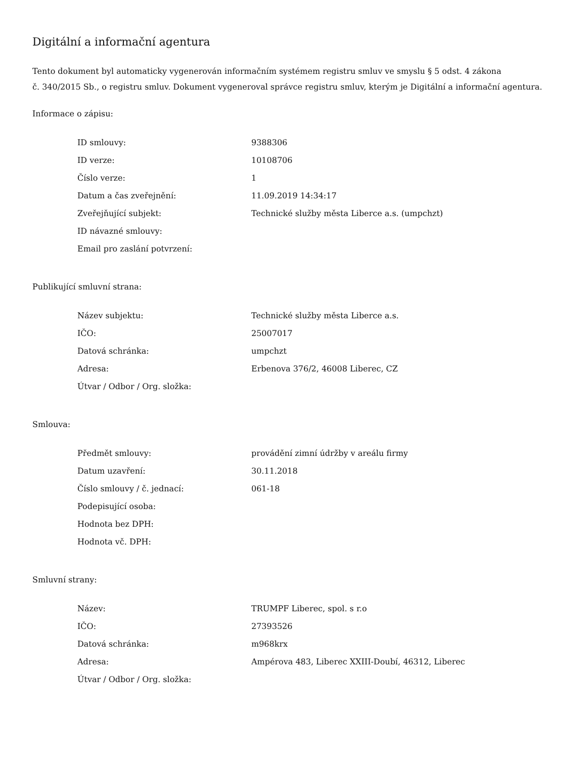Digitální a informační agentura
Tento dokument byl automaticky vygenerován informačním systémem registru smluv ve smyslu § 5 odst. 4 zákona
č. 340/2015 Sb., o registru smluv. Dokument vygeneroval správce registru smluv, kterým je Digitální a informační agentura.
Informace o zápisu:
| ID smlouvy: | 9388306 |
| ID verze: | 10108706 |
| Číslo verze: | 1 |
| Datum a čas zveřejnění: | 11.09.2019 14:34:17 |
| Zveřejňující subjekt: | Technické služby města Liberce a.s. (umpchzt) |
| ID návazné smlouvy: | |
| Email pro zaslání potvrzení: | |
Publikující smluvní strana:
| Název subjektu: | Technické služby města Liberce a.s. |
| IČO: | 25007017 |
| Datová schránka: | umpchzt |
| Adresa: | Erbenova 376/2, 46008 Liberec, CZ |
| Útvar / Odbor / Org. složka: | |
Smlouva:
| Předmět smlouvy: | provádění zimní údržby v areálu firmy |
| Datum uzavření: | 30.11.2018 |
| Číslo smlouvy / č. jednací: | 061-18 |
| Podepisující osoba: | |
| Hodnota bez DPH: | |
| Hodnota vč. DPH: | |
Smluvní strany:
| Název: | TRUMPF Liberec, spol. s r.o |
| IČO: | 27393526 |
| Datová schránka: | m968krx |
| Adresa: | Ampérova 483, Liberec XXIII-Doubí, 46312, Liberec |
| Útvar / Odbor / Org. složka: | |